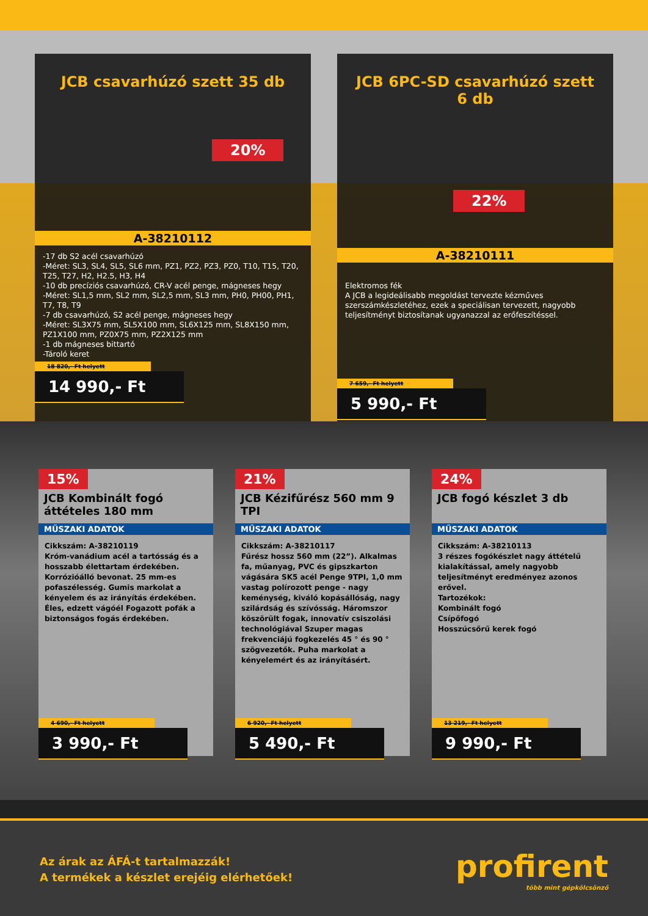JCB csavarhúzó szett 35 db
20%
A-38210112
-17 db S2 acél csavarhúzó
-Méret: SL3, SL4, SL5, SL6 mm, PZ1, PZ2, PZ3, PZ0, T10, T15, T20, T25, T27, H2, H2.5, H3, H4
-10 db precíziós csavarhúzó, CR-V acél penge, mágneses hegy
-Méret: SL1,5 mm, SL2 mm, SL2,5 mm, SL3 mm, PH0, PH00, PH1, T7, T8, T9
-7 db csavarhúzó, S2 acél penge, mágneses hegy
-Méret: SL3X75 mm, SL5X100 mm, SL6X125 mm, SL8X150 mm, PZ1X100 mm, PZ0X75 mm, PZ2X125 mm
-1 db mágneses bittartó
-Tároló keret
18 820,- Ft helyett
14 990,- Ft
JCB 6PC-SD csavarhúzó szett 6 db
22%
A-38210111
Elektromos fék
A JCB a legideálisabb megoldást tervezte kézműves szerszámkészletéhez, ezek a speciálisan tervezett, nagyobb teljesítményt biztosítanak ugyanazzal az erőfeszítéssel.
7 659,- Ft helyett
5 990,- Ft
15%
JCB Kombinált fogó áttételes 180 mm
MŰSZAKI ADATOK
Cikkszám: A-38210119
Króm-vanádium acél a tartósság és a hosszabb élettartam érdekében. Korrózióálló bevonat. 25 mm-es pofaszélesség. Gumis markolat a kényelem és az irányítás érdekében. Éles, edzett vágóél Fogazott pofák a biztonságos fogás érdekében.
4 690,- Ft helyett
3 990,- Ft
21%
JCB Kézifűrész 560 mm 9 TPI
MŰSZAKI ADATOK
Cikkszám: A-38210117
Fűrész hossz 560 mm (22”). Alkalmas fa, műanyag, PVC és gipszkarton vágására SK5 acél Penge 9TPI, 1,0 mm vastag polírozott penge - nagy keménység, kiváló kopásállóság, nagy szilárdság és szívósság. Háromszor köszörült fogak, innovatív csiszolási technológiával Szuper magas frekvenciájú fogkezelés 45 ° és 90 ° szögvezetők. Puha markolat a kényelemért és az irányításért.
6 920,- Ft helyett
5 490,- Ft
24%
JCB fogó készlet 3 db
MŰSZAKI ADATOK
Cikkszám: A-38210113
3 részes fogókészlet nagy áttételű kialakítással, amely nagyobb teljesítményt eredményez azonos erővel.
Tartozékok:
Kombinált fogó
Csípőfogó
Hosszúcsőrű kerek fogó
13 219,- Ft helyett
9 990,- Ft
Az árak az ÁFÁ-t tartalmazzák!
A termékek a készlet erejéig elérhetőek!
profirent
több mint gépkölcsönző